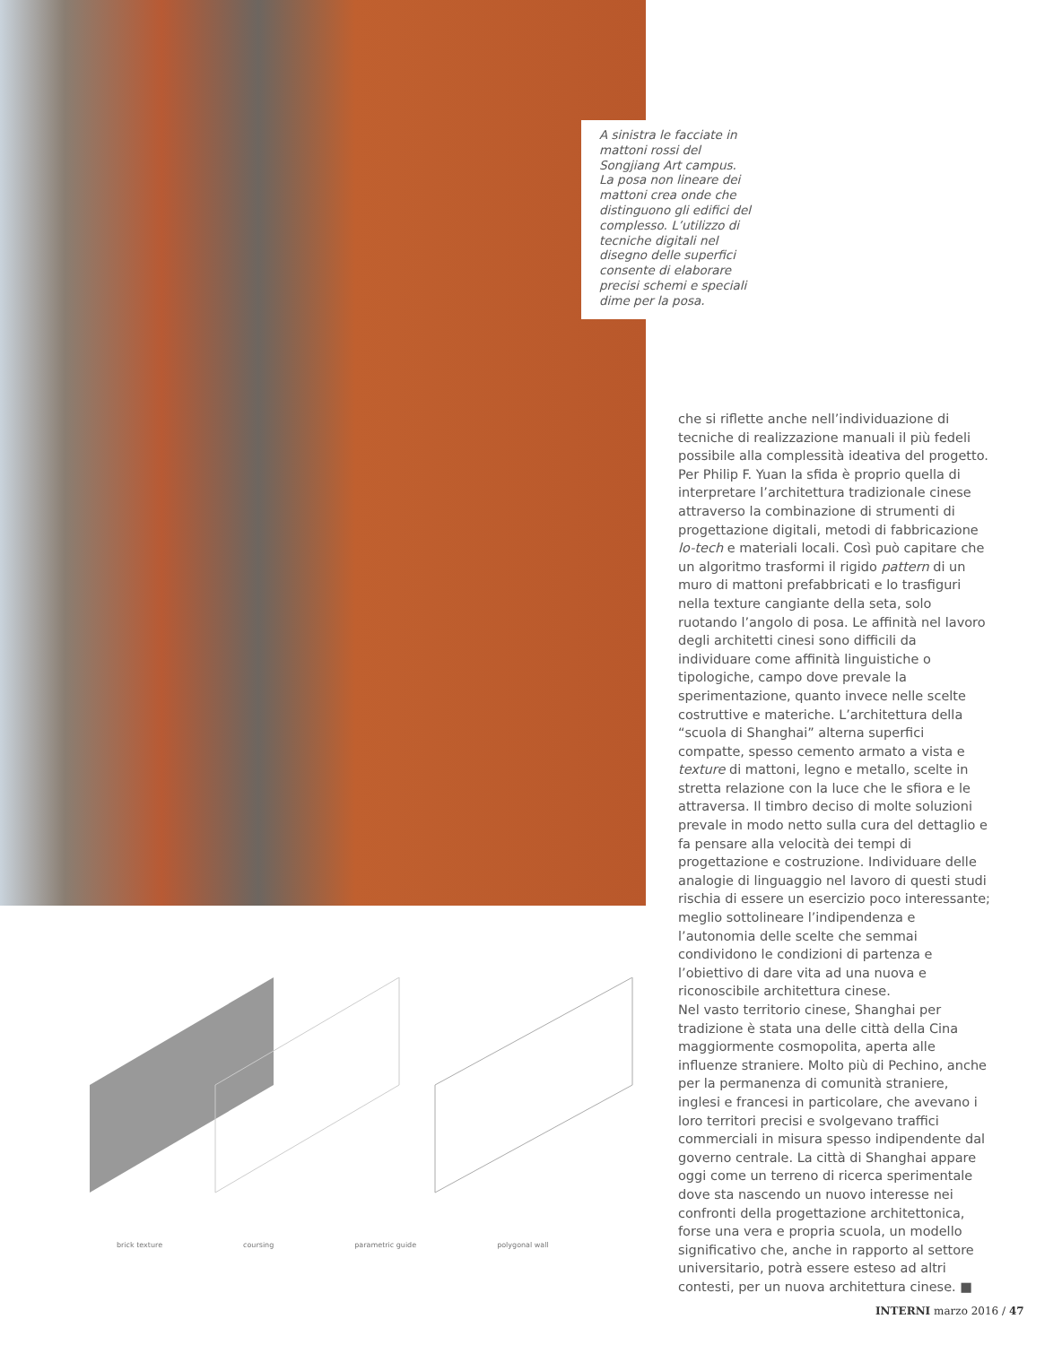A sinistra le facciate in mattoni rossi del Songjiang Art campus. La posa non lineare dei mattoni crea onde che distinguono gli edifici del complesso. L’utilizzo di tecniche digitali nel disegno delle superfici consente di elaborare precisi schemi e speciali dime per la posa.
brick texture coursing parametric guide polygonal wall
che si riflette anche nell’individuazione di tecniche di realizzazione manuali il più fedeli possibile alla complessità ideativa del progetto. Per Philip F. Yuan la sfida è proprio quella di interpretare l’architettura tradizionale cinese attraverso la combinazione di strumenti di progettazione digitali, metodi di fabbricazione lo-tech e materiali locali. Così può capitare che un algoritmo trasformi il rigido pattern di un muro di mattoni prefabbricati e lo trasfiguri nella texture cangiante della seta, solo ruotando l’angolo di posa. Le affinità nel lavoro degli architetti cinesi sono difficili da individuare come affinità linguistiche o tipologiche, campo dove prevale la sperimentazione, quanto invece nelle scelte costruttive e materiche. L’architettura della “scuola di Shanghai” alterna superfici compatte, spesso cemento armato a vista e texture di mattoni, legno e metallo, scelte in stretta relazione con la luce che le sfiora e le attraversa. Il timbro deciso di molte soluzioni prevale in modo netto sulla cura del dettaglio e fa pensare alla velocità dei tempi di progettazione e costruzione. Individuare delle analogie di linguaggio nel lavoro di questi studi rischia di essere un esercizio poco interessante; meglio sottolineare l’indipendenza e l’autonomia delle scelte che semmai condividono le condizioni di partenza e l’obiettivo di dare vita ad una nuova e riconoscibile architettura cinese.
Nel vasto territorio cinese, Shanghai per tradizione è stata una delle città della Cina maggiormente cosmopolita, aperta alle influenze straniere. Molto più di Pechino, anche per la permanenza di comunità straniere, inglesi e francesi in particolare, che avevano i loro territori precisi e svolgevano traffici commerciali in misura spesso indipendente dal governo centrale. La città di Shanghai appare oggi come un terreno di ricerca sperimentale dove sta nascendo un nuovo interesse nei confronti della progettazione architettonica, forse una vera e propria scuola, un modello significativo che, anche in rapporto al settore universitario, potrà essere esteso ad altri contesti, per un nuova architettura cinese. ■
INTERNI marzo 2016 / 47